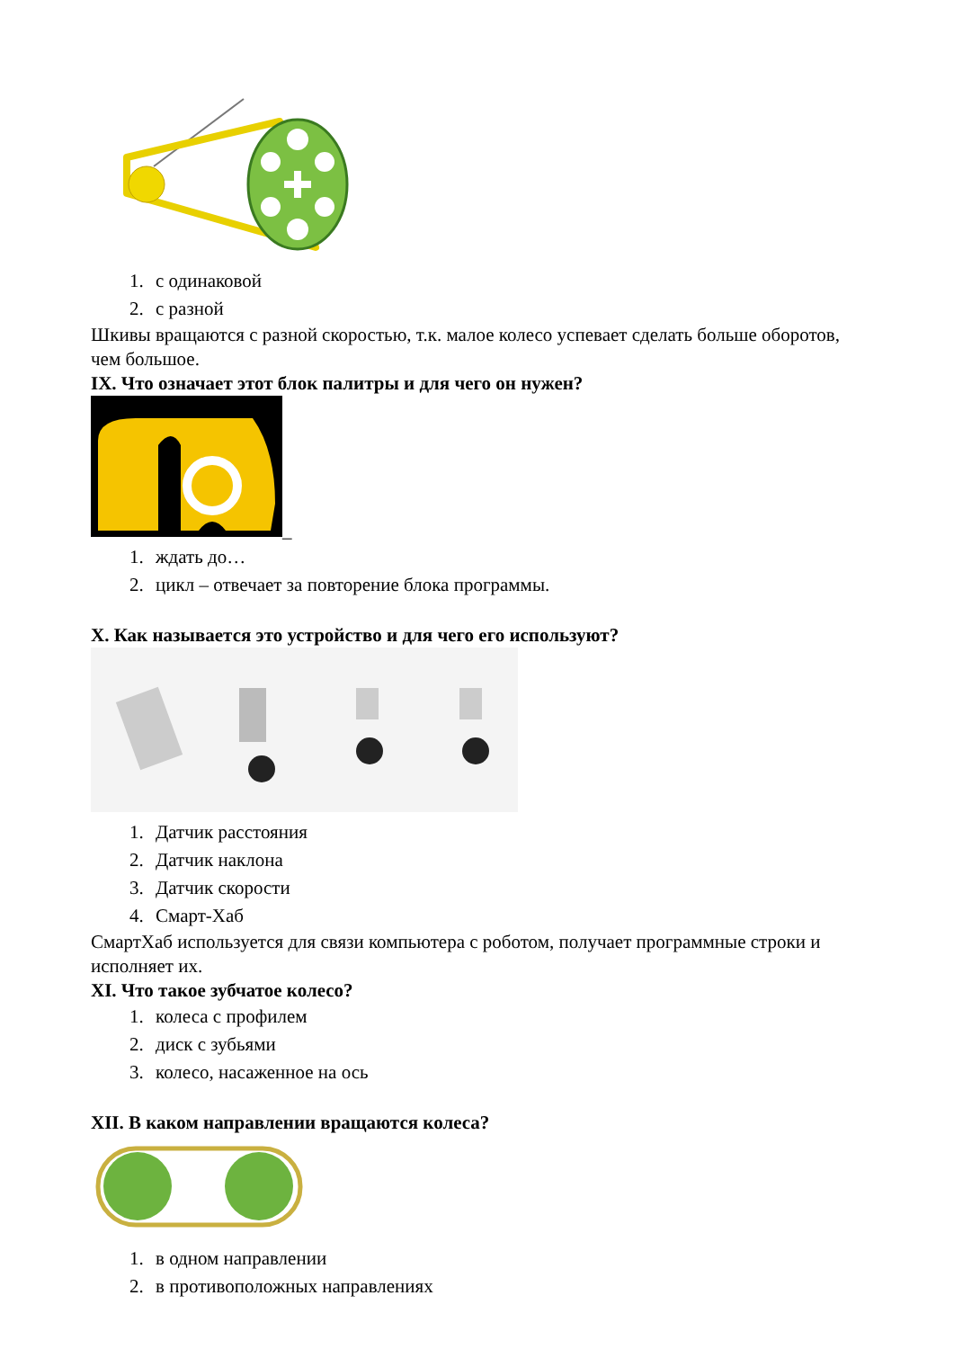1. с одинаковой
2. с разной
Шкивы вращаются с разной скоростью, т.к. малое колесо успевает сделать больше оборотов, чем большое.
IX. Что означает этот блок палитры и для чего он нужен?
_
1. ждать до…
2. цикл – отвечает за повторение блока программы.
X. Как называется это устройство и для чего его используют?
1. Датчик расстояния
2. Датчик наклона
3. Датчик скорости
4. Смарт-Хаб
СмартХаб используется для связи компьютера с роботом, получает программные строки и исполняет их.
XI. Что такое зубчатое колесо?
1. колеса с профилем
2. диск с зубьями
3. колесо, насаженное на ось
XII. В каком направлении вращаются колеса?
1. в одном направлении
2. в противоположных направлениях